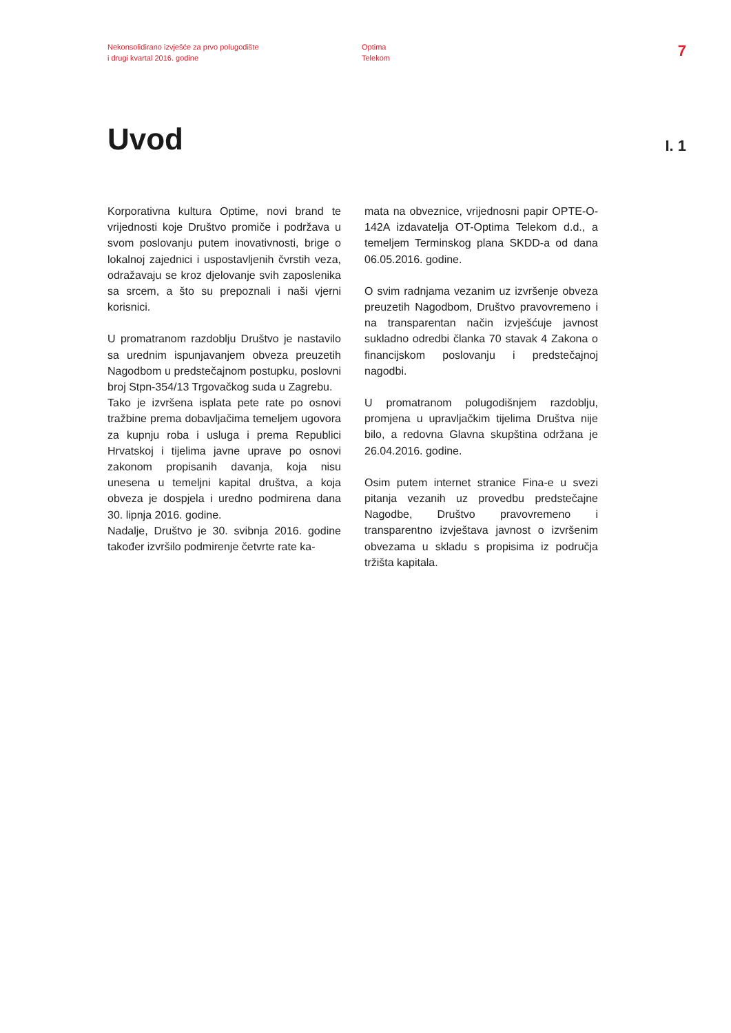Nekonsolidirano izvješće za prvo polugodište
i drugi kvartal 2016. godine
Optima
Telekom
7
Uvod
I. 1
Korporativna kultura Optime, novi brand te vrijednosti koje Društvo promiče i podržava u svom poslovanju putem inovativnosti, brige o lokalnoj zajednici i uspostavljenih čvrstih veza, odražavaju se kroz djelovanje svih zaposlenika sa srcem, a što su prepoznali i naši vjerni korisnici.
U promatranom razdoblju Društvo je nastavilo sa urednim ispunjavanjem obveza preuzetih Nagodbom u predstečajnom postupku, poslovni broj Stpn-354/13 Trgovačkog suda u Zagrebu.
Tako je izvršena isplata pete rate po osnovi tražbine prema dobavljačima temeljem ugovora za kupnju roba i usluga i prema Republici Hrvatskoj i tijelima javne uprave po osnovi zakonom propisanih davanja, koja nisu unesena u temeljni kapital društva, a koja obveza je dospjela i uredno podmirena dana 30. lipnja 2016. godine.
Nadalje, Društvo je 30. svibnja 2016. godine također izvršilo podmirenje četvrte rate ka-
mata na obveznice, vrijednosni papir OPTE-O-142A izdavatelja OT-Optima Telekom d.d., a temeljem Terminskog plana SKDD-a od dana 06.05.2016. godine.
O svim radnjama vezanim uz izvršenje obveza preuzetih Nagodbom, Društvo pravovremeno i na transparentan način izvješćuje javnost sukladno odredbi članka 70 stavak 4 Zakona o financijskom poslovanju i predstečajnoj nagodbi.
U promatranom polugodišnjem razdoblju, promjena u upravljačkim tijelima Društva nije bilo, a redovna Glavna skupština održana je 26.04.2016. godine.
Osim putem internet stranice Fina-e u svezi pitanja vezanih uz provedbu predstečajne Nagodbe, Društvo pravovremeno i transparentno izvještava javnost o izvršenim obvezama u skladu s propisima iz područja tržišta kapitala.